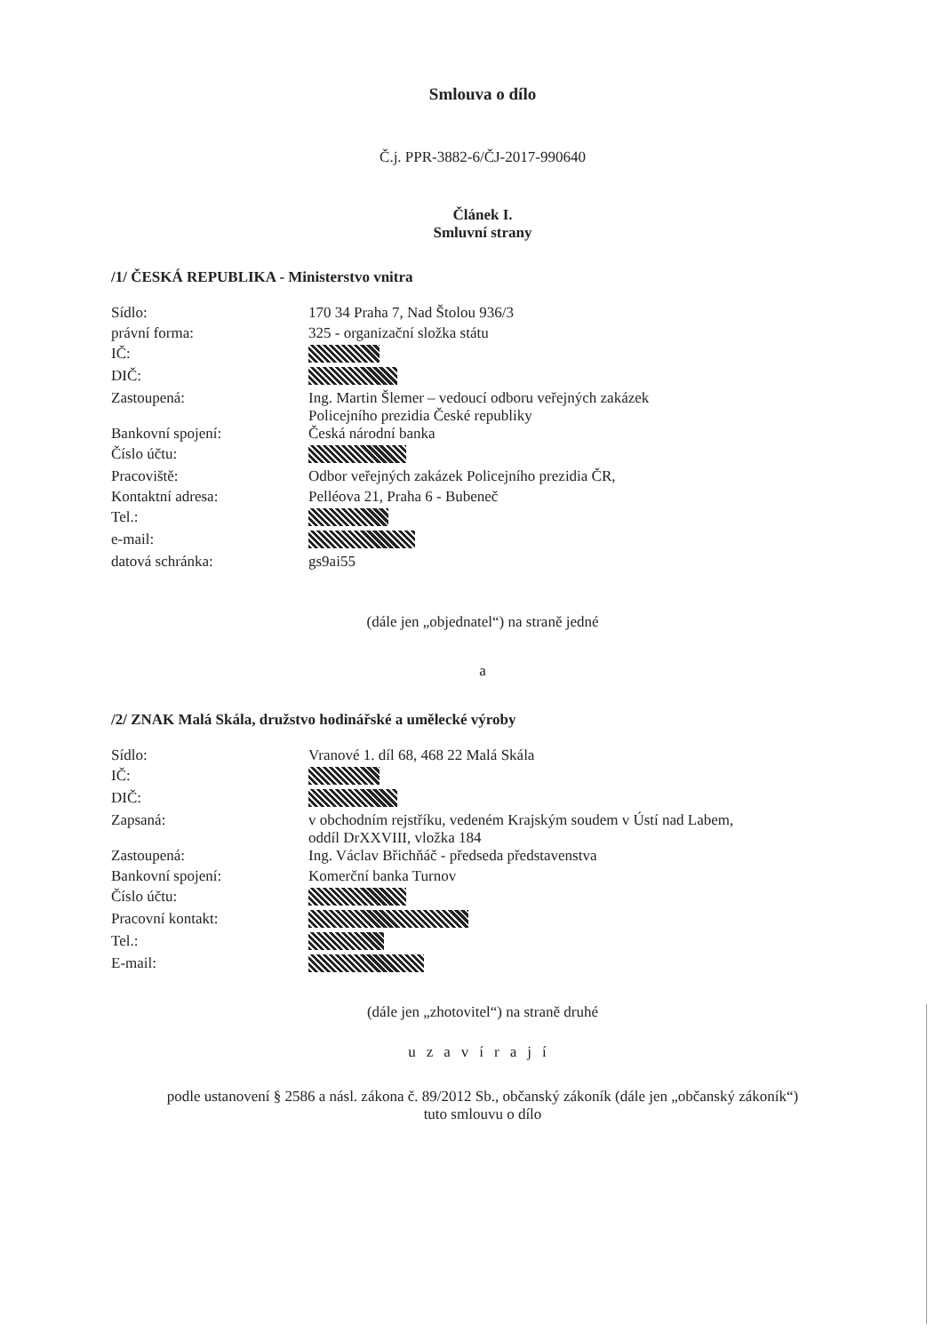Smlouva o dílo
Č.j. PPR-3882-6/ČJ-2017-990640
Článek I.
Smluvní strany
/1/ ČESKÁ REPUBLIKA - Ministerstvo vnitra
| Sídlo: | 170 34 Praha 7, Nad Štolou 936/3 |
| právní forma: | 325 - organizační složka státu |
| IČ: | |
| DIČ: | |
| Zastoupená: | Ing. Martin Šlemer – vedoucí odboru veřejných zakázek Policejního prezidia České republiky |
| Bankovní spojení: | Česká národní banka |
| Číslo účtu: | |
| Pracoviště: | Odbor veřejných zakázek Policejního prezidia ČR, |
| Kontaktní adresa: | Pelléova 21, Praha 6 - Bubeneč |
| Tel.: | |
| e-mail: | |
| datová schránka: | gs9ai55 |
(dále jen „objednatel“) na straně jedné
a
/2/ ZNAK Malá Skála, družstvo hodinářské a umělecké výroby
| Sídlo: | Vranové 1. díl 68, 468 22 Malá Skála |
| IČ: | |
| DIČ: | |
| Zapsaná: | v obchodním rejstříku, vedeném Krajským soudem v Ústí nad Labem, oddíl DrXXVIII, vložka 184 |
| Zastoupená: | Ing. Václav Břichňáč - předseda představenstva |
| Bankovní spojení: | Komerční banka Turnov |
| Číslo účtu: | |
| Pracovní kontakt: | |
| Tel.: | |
| E-mail: | |
(dále jen „zhotovitel“) na straně druhé
uzavírají
podle ustanovení § 2586 a násl. zákona č. 89/2012 Sb., občanský zákoník (dále jen „občanský zákoník“)
tuto smlouvu o dílo